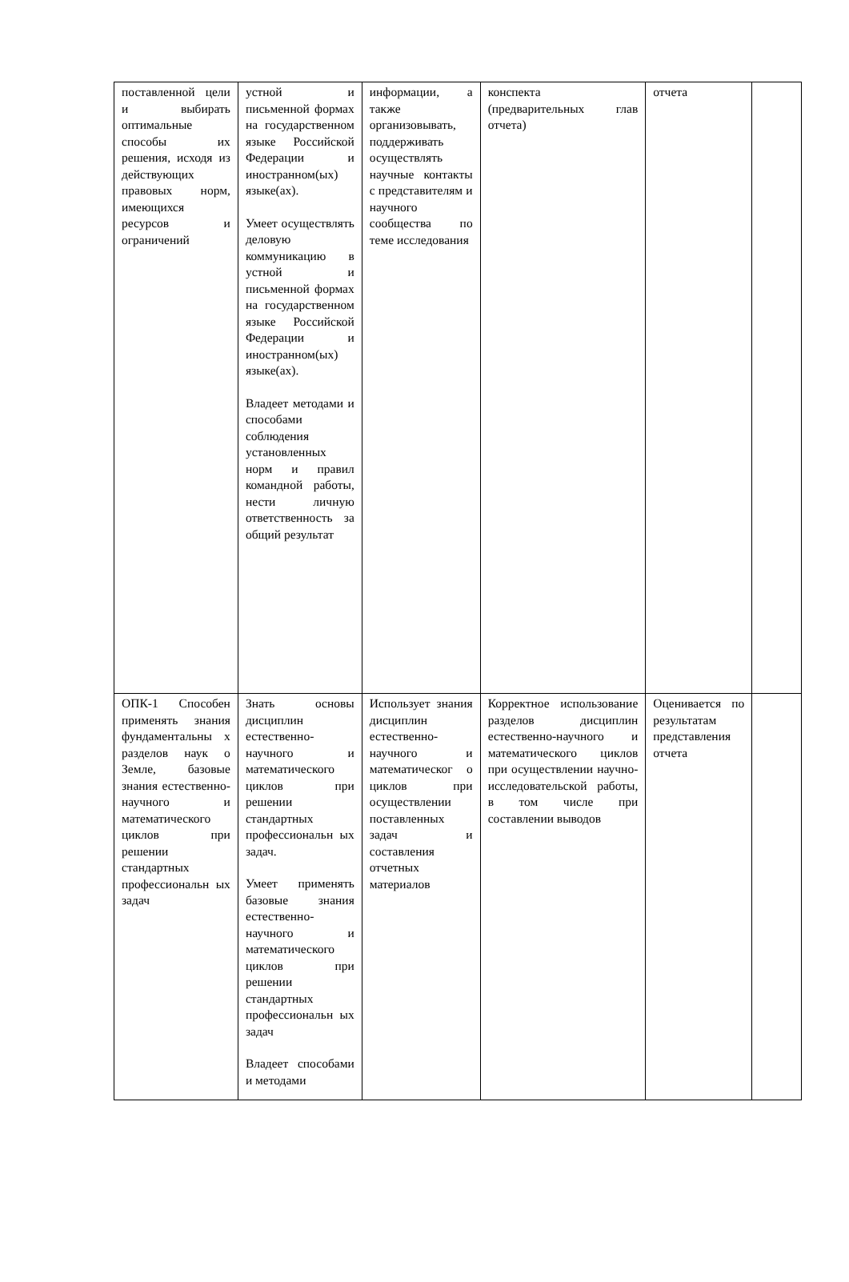| поставленной цели и выбирать оптимальные способы их решения, исходя из действующих правовых норм, имеющихся ресурсов и ограничений | устной и письменной формах на государственном языке Российской Федерации и иностранном(ых) языке(ах). Умеет осуществлять деловую коммуникацию в устной и письменной формах на государственном языке Российской Федерации и иностранном(ых) языке(ах). Владеет методами и способами соблюдения установленных норм и правил командной работы, нести личную ответственность за общий результат | информации, а также организовывать, поддерживать осуществлять научные контакты с представителям и научного сообщества по теме исследования | конспекта (предварительных глав отчета) | отчета | |
| ОПК-1 Способен применять знания фундаментальны х разделов наук о Земле, базовые знания естественно-научного и математического циклов при решении стандартных профессиональн ых задач | Знать основы дисциплин естественно-научного и математического циклов при решении стандартных профессиональн ых задач. Умеет применять базовые знания естественно-научного и математического циклов при решении стандартных профессиональн ых задач Владеет способами и методами | Использует знания дисциплин естественно-научного и математическог о циклов при осуществлении поставленных задач и составления отчетных материалов | Корректное использование разделов дисциплин естественно-научного и математического циклов при осуществлении научно-исследовательской работы, в том числе при составлении выводов | Оценивается по результатам представления отчета | |